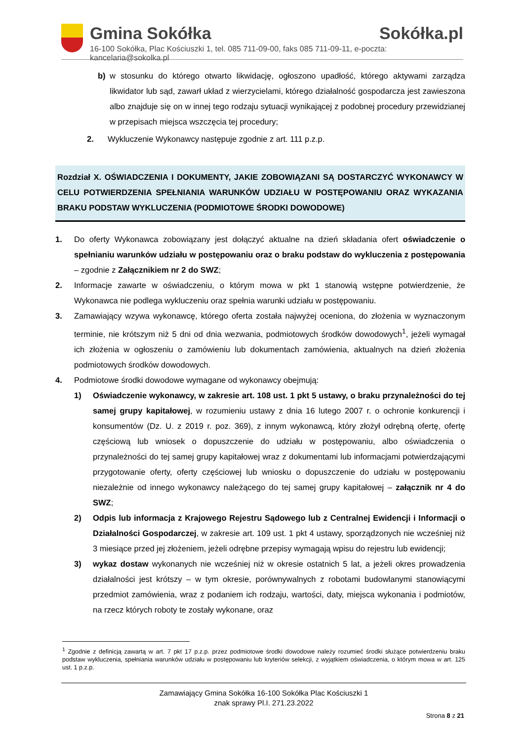Gmina Sokółka Sokółka.pl
16-100 Sokółka, Plac Kościuszki 1, tel. 085 711-09-00, faks 085 711-09-11, e-poczta: kancelaria@sokolka.pl
b) w stosunku do którego otwarto likwidację, ogłoszono upadłość, którego aktywami zarządza likwidator lub sąd, zawarł układ z wierzycielami, którego działalność gospodarcza jest zawieszona albo znajduje się on w innej tego rodzaju sytuacji wynikającej z podobnej procedury przewidzianej w przepisach miejsca wszczęcia tej procedury;
2. Wykluczenie Wykonawcy następuje zgodnie z art. 111 p.z.p.
Rozdział X. OŚWIADCZENIA I DOKUMENTY, JAKIE ZOBOWIĄZANI SĄ DOSTARCZYĆ WYKONAWCY W CELU POTWIERDZENIA SPEŁNIANIA WARUNKÓW UDZIAŁU W POSTĘPOWANIU ORAZ WYKAZANIA BRAKU PODSTAW WYKLUCZENIA (PODMIOTOWE ŚRODKI DOWODOWE)
1. Do oferty Wykonawca zobowiązany jest dołączyć aktualne na dzień składania ofert oświadczenie o spełnianiu warunków udziału w postępowaniu oraz o braku podstaw do wykluczenia z postępowania – zgodnie z Załącznikiem nr 2 do SWZ;
2. Informacje zawarte w oświadczeniu, o którym mowa w pkt 1 stanowią wstępne potwierdzenie, że Wykonawca nie podlega wykluczeniu oraz spełnia warunki udziału w postępowaniu.
3. Zamawiający wzywa wykonawcę, którego oferta została najwyżej oceniona, do złożenia w wyznaczonym terminie, nie krótszym niż 5 dni od dnia wezwania, podmiotowych środków dowodowych<sup>1</sup>, jeżeli wymagał ich złożenia w ogłoszeniu o zamówieniu lub dokumentach zamówienia, aktualnych na dzień złożenia podmiotowych środków dowodowych.
4. Podmiotowe środki dowodowe wymagane od wykonawcy obejmują:
1) Oświadczenie wykonawcy, w zakresie art. 108 ust. 1 pkt 5 ustawy, o braku przynależności do tej samej grupy kapitałowej, w rozumieniu ustawy z dnia 16 lutego 2007 r. o ochronie konkurencji i konsumentów (Dz. U. z 2019 r. poz. 369), z innym wykonawcą, który złożył odrębną ofertę, ofertę częściową lub wniosek o dopuszczenie do udziału w postępowaniu, albo oświadczenia o przynależności do tej samej grupy kapitałowej wraz z dokumentami lub informacjami potwierdzającymi przygotowanie oferty, oferty częściowej lub wniosku o dopuszczenie do udziału w postępowaniu niezależnie od innego wykonawcy należącego do tej samej grupy kapitałowej – załącznik nr 4 do SWZ;
2) Odpis lub informacja z Krajowego Rejestru Sądowego lub z Centralnej Ewidencji i Informacji o Działalności Gospodarczej, w zakresie art. 109 ust. 1 pkt 4 ustawy, sporządzonych nie wcześniej niż 3 miesiące przed jej złożeniem, jeżeli odrębne przepisy wymagają wpisu do rejestru lub ewidencji;
3) wykaz dostaw wykonanych nie wcześniej niż w okresie ostatnich 5 lat, a jeżeli okres prowadzenia działalności jest krótszy – w tym okresie, porównywalnych z robotami budowlanymi stanowiącymi przedmiot zamówienia, wraz z podaniem ich rodzaju, wartości, daty, miejsca wykonania i podmiotów, na rzecz których roboty te zostały wykonane, oraz
<sup>1</sup> Zgodnie z definicją zawartą w art. 7 pkt 17 p.z.p. przez podmiotowe środki dowodowe należy rozumieć środki służące potwierdzeniu braku podstaw wykluczenia, spełniania warunków udziału w postępowaniu lub kryteriów selekcji, z wyjątkiem oświadczenia, o którym mowa w art. 125 ust. 1 p.z.p.
Zamawiający Gmina Sokółka 16-100 Sokółka Plac Kościuszki 1
znak sprawy Pl.I. 271.23.2022
Strona 8 z 21